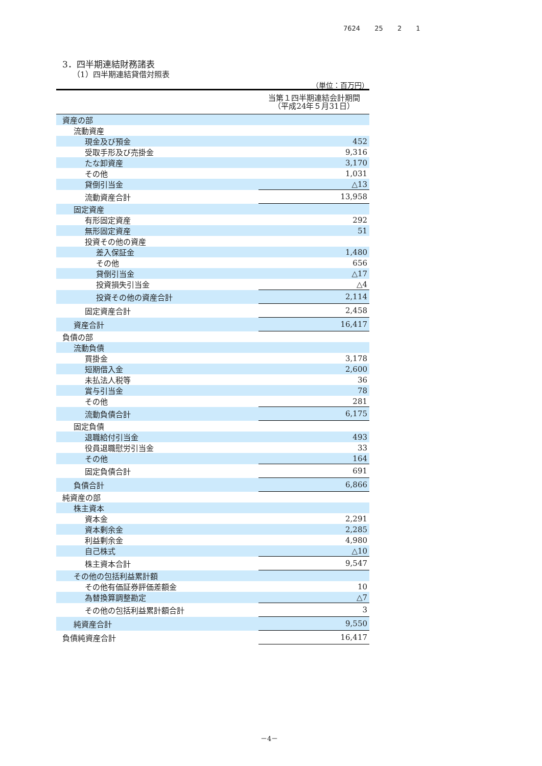7624 25 2 1
3．四半期連結財務諸表
（1）四半期連結貸借対照表
（単位：百万円）
| | 当第１四半期連結会計期間 （平成24年５月31日） |
| --- | --- |
| 資産の部 | |
| 流動資産 | |
| 現金及び預金 | 452 |
| 受取手形及び売掛金 | 9,316 |
| たな卸資産 | 3,170 |
| その他 | 1,031 |
| 貸倒引当金 | △13 |
| 流動資産合計 | 13,958 |
| 固定資産 | |
| 有形固定資産 | 292 |
| 無形固定資産 | 51 |
| 投資その他の資産 | |
| 差入保証金 | 1,480 |
| その他 | 656 |
| 貸倒引当金 | △17 |
| 投資損失引当金 | △4 |
| 投資その他の資産合計 | 2,114 |
| 固定資産合計 | 2,458 |
| 資産合計 | 16,417 |
| 負債の部 | |
| 流動負債 | |
| 買掛金 | 3,178 |
| 短期借入金 | 2,600 |
| 未払法人税等 | 36 |
| 賞与引当金 | 78 |
| その他 | 281 |
| 流動負債合計 | 6,175 |
| 固定負債 | |
| 退職給付引当金 | 493 |
| 役員退職慰労引当金 | 33 |
| その他 | 164 |
| 固定負債合計 | 691 |
| 負債合計 | 6,866 |
| 純資産の部 | |
| 株主資本 | |
| 資本金 | 2,291 |
| 資本剰余金 | 2,285 |
| 利益剰余金 | 4,980 |
| 自己株式 | △10 |
| 株主資本合計 | 9,547 |
| その他の包括利益累計額 | |
| その他有価証券評価差額金 | 10 |
| 為替換算調整勘定 | △7 |
| その他の包括利益累計額合計 | 3 |
| 純資産合計 | 9,550 |
| 負債純資産合計 | 16,417 |
－4－